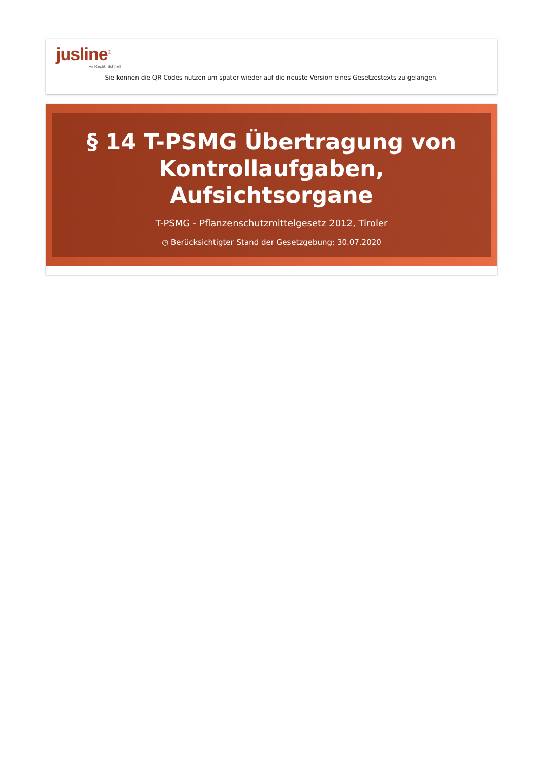jusline<sup>®</sup>
»» Recht. Schnell
Sie können die QR Codes nützen um später wieder auf die neuste Version eines Gesetzestexts zu gelangen.
§ 14 T-PSMG Übertragung von Kontrollaufgaben, Aufsichtsorgane
T-PSMG - Pflanzenschutzmittelgesetz 2012, Tiroler
◷ Berücksichtigter Stand der Gesetzgebung: 30.07.2020